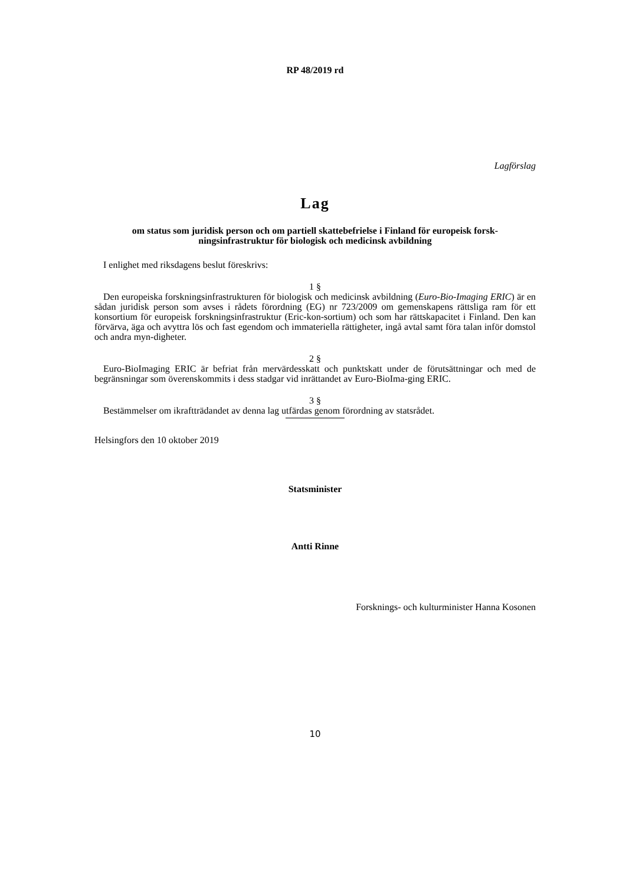RP 48/2019 rd
Lagförslag
Lag
om status som juridisk person och om partiell skattebefrielse i Finland för europeisk forsk-ningsinfrastruktur för biologisk och medicinsk avbildning
I enlighet med riksdagens beslut föreskrivs:
1 §
Den europeiska forskningsinfrastrukturen för biologisk och medicinsk avbildning (Euro-Bio-Imaging ERIC) är en sådan juridisk person som avses i rådets förordning (EG) nr 723/2009 om gemenskapens rättsliga ram för ett konsortium för europeisk forskningsinfrastruktur (Eric-kon-sortium) och som har rättskapacitet i Finland. Den kan förvärva, äga och avyttra lös och fast egendom och immateriella rättigheter, ingå avtal samt föra talan inför domstol och andra myn-digheter.
2 §
Euro-BioImaging ERIC är befriat från mervärdesskatt och punktskatt under de förutsättningar och med de begränsningar som överenskommits i dess stadgar vid inrättandet av Euro-BioIma-ging ERIC.
3 §
Bestämmelser om ikraftträdandet av denna lag utfärdas genom förordning av statsrådet.
Helsingfors den 10 oktober 2019
Statsminister
Antti Rinne
Forsknings- och kulturminister Hanna Kosonen
10